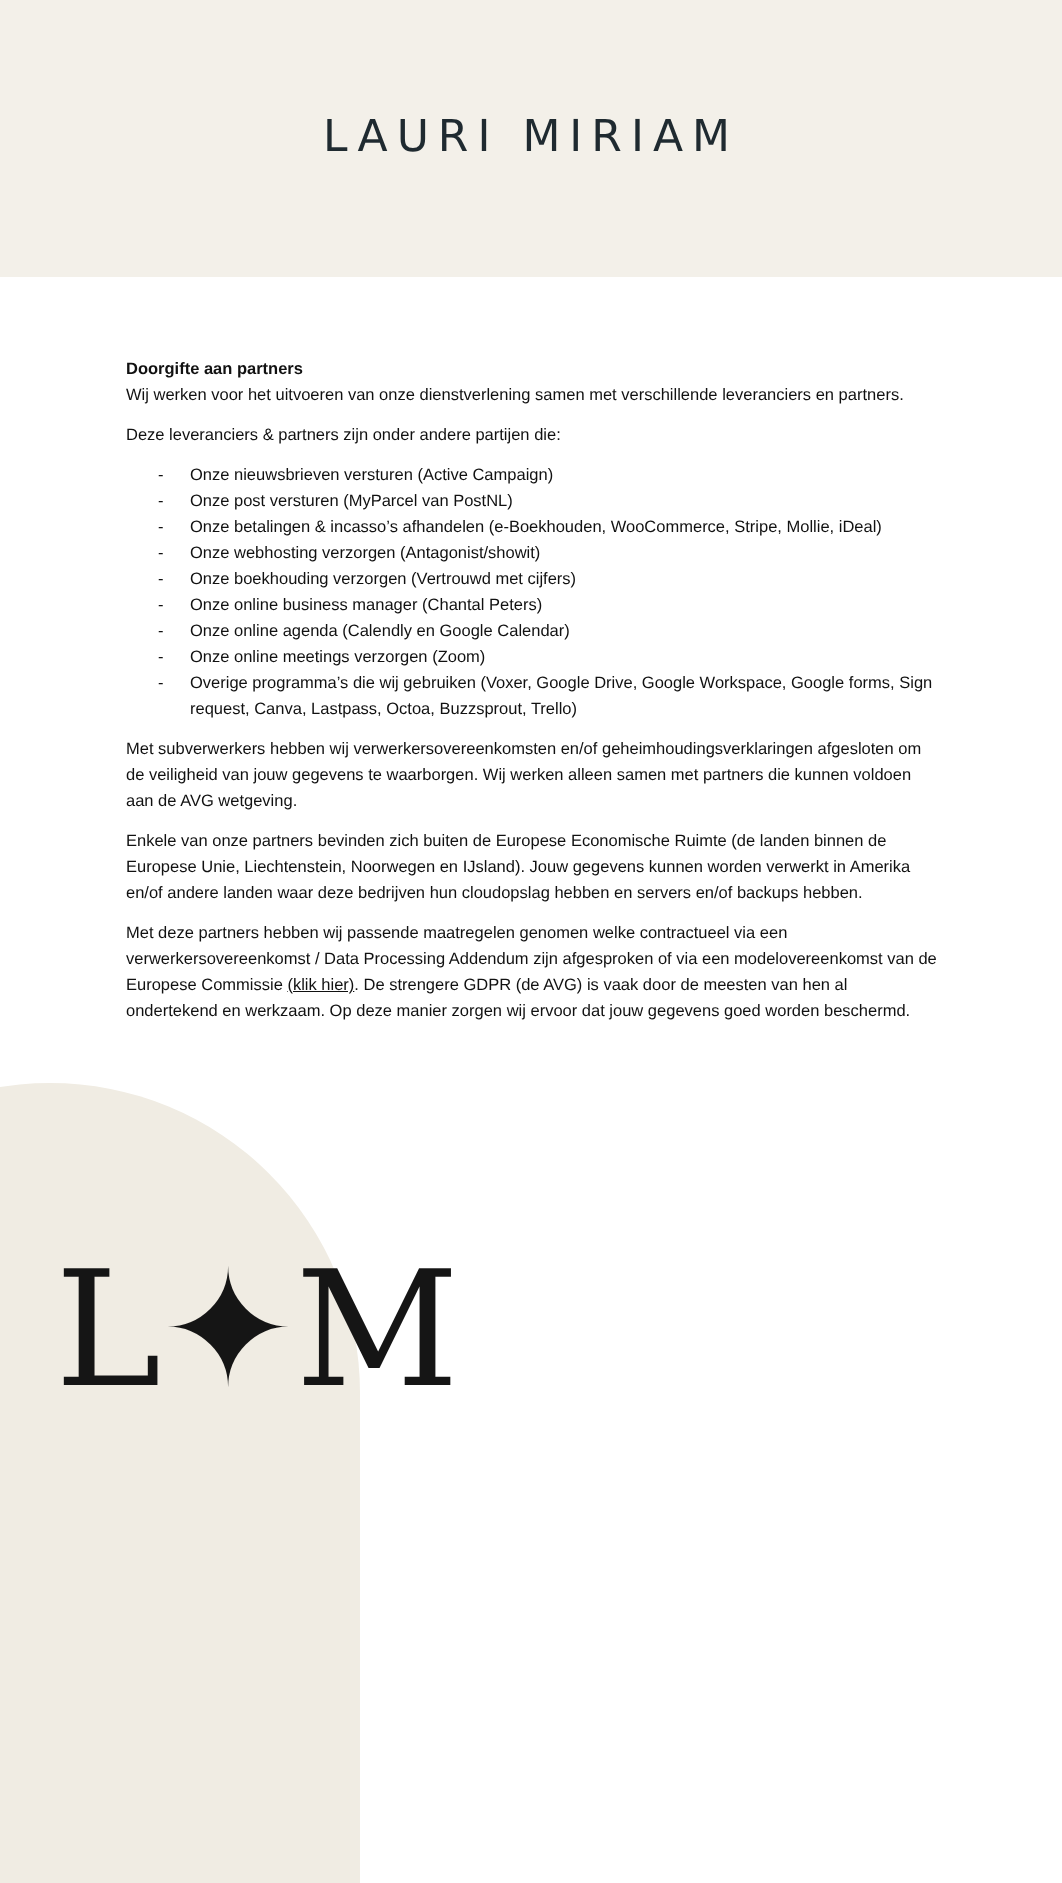LAURI MIRIAM
Doorgifte aan partners
Wij werken voor het uitvoeren van onze dienstverlening samen met verschillende leveranciers en partners.
Deze leveranciers & partners zijn onder andere partijen die:
- Onze nieuwsbrieven versturen (Active Campaign)
- Onze post versturen (MyParcel van PostNL)
- Onze betalingen & incasso’s afhandelen (e-Boekhouden, WooCommerce, Stripe, Mollie, iDeal)
- Onze webhosting verzorgen (Antagonist/showit)
- Onze boekhouding verzorgen (Vertrouwd met cijfers)
- Onze online business manager (Chantal Peters)
- Onze online agenda (Calendly en Google Calendar)
- Onze online meetings verzorgen (Zoom)
- Overige programma’s die wij gebruiken (Voxer, Google Drive, Google Workspace, Google forms, Sign request, Canva, Lastpass, Octoa, Buzzsprout, Trello)
Met subverwerkers hebben wij verwerkersovereenkomsten en/of geheimhoudingsverklaringen afgesloten om de veiligheid van jouw gegevens te waarborgen. Wij werken alleen samen met partners die kunnen voldoen aan de AVG wetgeving.
Enkele van onze partners bevinden zich buiten de Europese Economische Ruimte (de landen binnen de Europese Unie, Liechtenstein, Noorwegen en IJsland). Jouw gegevens kunnen worden verwerkt in Amerika en/of andere landen waar deze bedrijven hun cloudopslag hebben en servers en/of backups hebben.
Met deze partners hebben wij passende maatregelen genomen welke contractueel via een verwerkersovereenkomst / Data Processing Addendum zijn afgesproken of via een modelovereenkomst van de Europese Commissie (klik hier). De strengere GDPR (de AVG) is vaak door de meesten van hen al ondertekend en werkzaam. Op deze manier zorgen wij ervoor dat jouw gegevens goed worden beschermd.
L✦M